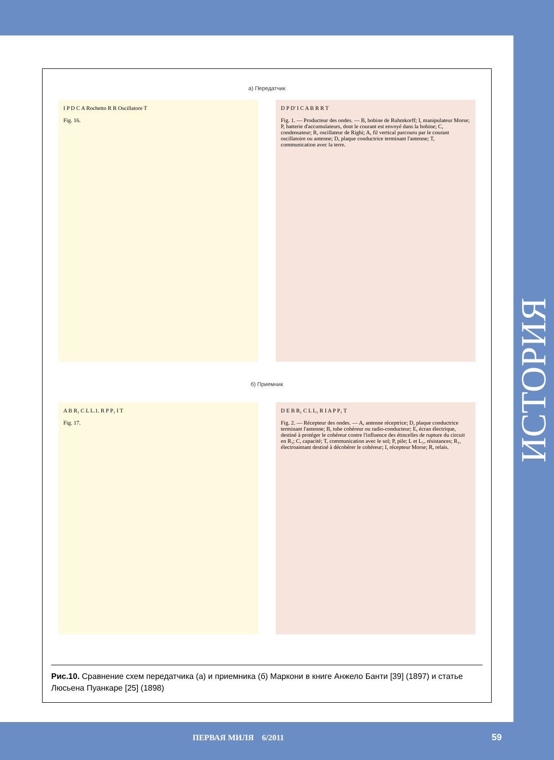а) Передатчик
I P D C A Rochetto R R Oscillatore T
Fig. 16.
D P D' I C A B R R T
Fig. 1. — Producteur des ondes. — B, bobine de Ruhmkorff; I, manipulateur Morse; P, batterie d'accumulateurs, dont le courant est envoyé dans la bobine; C, condensateur; R, oscillateur de Righi; A, fil vertical parcouru par le courant oscillatoire ou antenne; D, plaque conductrice terminant l'antenne; T, communication avec la terre.
б) Приемник
A B R₁ C L L.1. R P P₁ I T
Fig. 17.
D E B R₁ C L L₁ R I A P P₁ T
Fig. 2. — Récepteur des ondes. — A, antenne réceptrice; D, plaque conductrice terminant l'antenne; B, tube cohéreur ou radio-conducteur; E, écran électrique, destiné à protéger le cohéreur contre l'influence des étincelles de rupture du circuit en R₁; C, capacité; T, communication avec le sol; P, pile; L et L₁, résistances; R₁, électroaimant destiné à décohérer le cohéreur; I, récepteur Morse; R, relais.
Рис.10. Сравнение схем передатчика (а) и приемника (б) Маркони в книге Анжело Банти [39] (1897) и статье Люсьена Пуанкаре [25] (1898)
ИСТОРИЯ
ПЕРВАЯ МИЛЯ 6/2011 59